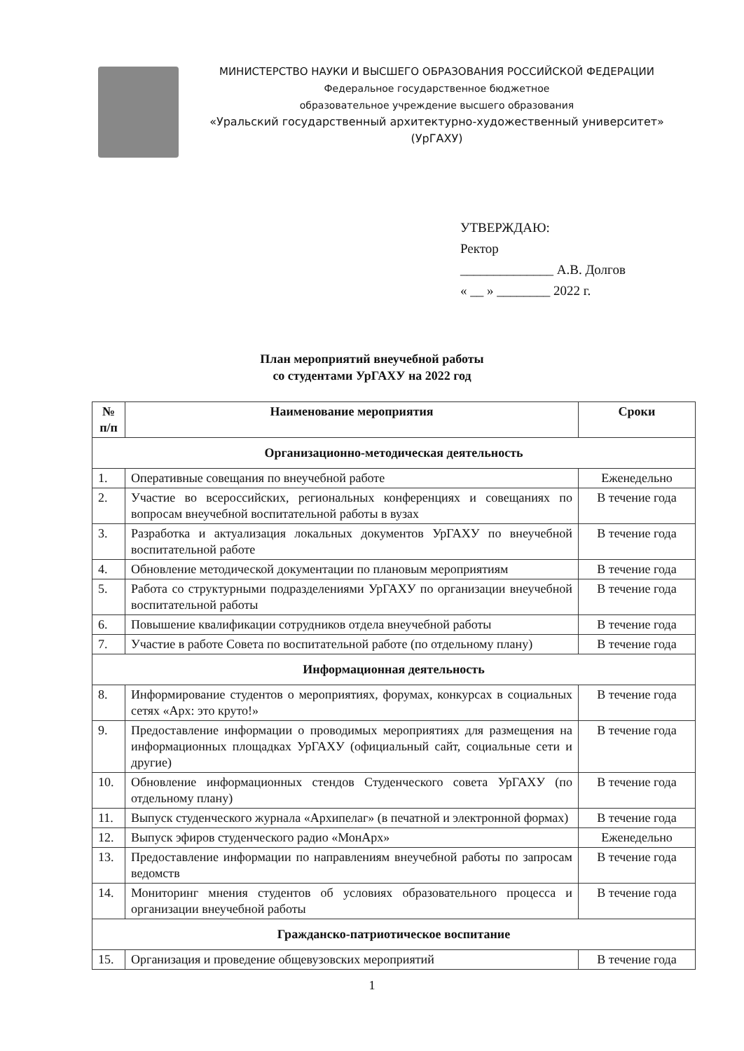МИНИСТЕРСТВО НАУКИ И ВЫСШЕГО ОБРАЗОВАНИЯ РОССИЙСКОЙ ФЕДЕРАЦИИ
Федеральное государственное бюджетное
образовательное учреждение высшего образования
«Уральский государственный архитектурно-художественный университет»
(УрГАХУ)
УТВЕРЖДАЮ:
Ректор
______________ А.В. Долгов
« __ » ________ 2022 г.
План мероприятий внеучебной работы
со студентами УрГАХУ на 2022 год
| № п/п | Наименование мероприятия | Сроки |
| --- | --- | --- |
| Организационно-методическая деятельность | | |
| 1. | Оперативные совещания по внеучебной работе | Еженедельно |
| 2. | Участие во всероссийских, региональных конференциях и совещаниях по вопросам внеучебной воспитательной работы в вузах | В течение года |
| 3. | Разработка и актуализация локальных документов УрГАХУ по внеучебной воспитательной работе | В течение года |
| 4. | Обновление методической документации по плановым мероприятиям | В течение года |
| 5. | Работа со структурными подразделениями УрГАХУ по организации внеучебной воспитательной работы | В течение года |
| 6. | Повышение квалификации сотрудников отдела внеучебной работы | В течение года |
| 7. | Участие в работе Совета по воспитательной работе (по отдельному плану) | В течение года |
| Информационная деятельность | | |
| 8. | Информирование студентов о мероприятиях, форумах, конкурсах в социальных сетях «Арх: это круто!» | В течение года |
| 9. | Предоставление информации о проводимых мероприятиях для размещения на информационных площадках УрГАХУ (официальный сайт, социальные сети и другие) | В течение года |
| 10. | Обновление информационных стендов Студенческого совета УрГАХУ (по отдельному плану) | В течение года |
| 11. | Выпуск студенческого журнала «Архипелаг» (в печатной и электронной формах) | В течение года |
| 12. | Выпуск эфиров студенческого радио «МонАрх» | Еженедельно |
| 13. | Предоставление информации по направлениям внеучебной работы по запросам ведомств | В течение года |
| 14. | Мониторинг мнения студентов об условиях образовательного процесса и организации внеучебной работы | В течение года |
| Гражданско-патриотическое воспитание | | |
| 15. | Организация и проведение общевузовских мероприятий | В течение года |
1